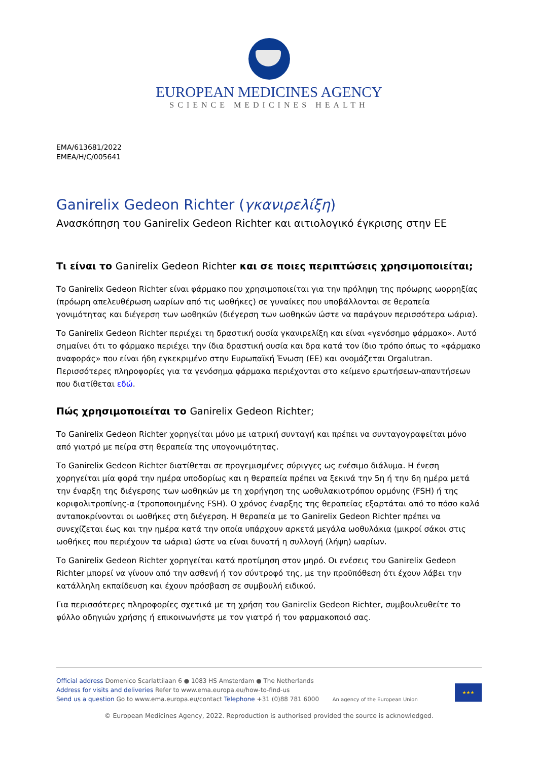EUROPEAN MEDICINES AGENCY
SCIENCE MEDICINES HEALTH
EMA/613681/2022
EMEA/H/C/005641
Ganirelix Gedeon Richter (γκανιρελίξη)
Ανασκόπηση του Ganirelix Gedeon Richter και αιτιολογικό έγκρισης στην ΕΕ
Τι είναι το Ganirelix Gedeon Richter και σε ποιες περιπτώσεις χρησιμοποιείται;
Το Ganirelix Gedeon Richter είναι φάρμακο που χρησιμοποιείται για την πρόληψη της πρόωρης ωορρηξίας (πρόωρη απελευθέρωση ωαρίων από τις ωοθήκες) σε γυναίκες που υποβάλλονται σε θεραπεία γονιμότητας και διέγερση των ωοθηκών (διέγερση των ωοθηκών ώστε να παράγουν περισσότερα ωάρια).
Το Ganirelix Gedeon Richter περιέχει τη δραστική ουσία γκανιρελίξη και είναι «γενόσημο φάρμακο». Αυτό σημαίνει ότι το φάρμακο περιέχει την ίδια δραστική ουσία και δρα κατά τον ίδιο τρόπο όπως το «φάρμακο αναφοράς» που είναι ήδη εγκεκριμένο στην Ευρωπαϊκή Ένωση (ΕΕ) και ονομάζεται Orgalutran. Περισσότερες πληροφορίες για τα γενόσημα φάρμακα περιέχονται στο κείμενο ερωτήσεων-απαντήσεων που διατίθεται εδώ.
Πώς χρησιμοποιείται το Ganirelix Gedeon Richter;
Το Ganirelix Gedeon Richter χορηγείται μόνο με ιατρική συνταγή και πρέπει να συνταγογραφείται μόνο από γιατρό με πείρα στη θεραπεία της υπογονιμότητας.
Το Ganirelix Gedeon Richter διατίθεται σε προγεμισμένες σύριγγες ως ενέσιμο διάλυμα. Η ένεση χορηγείται μία φορά την ημέρα υποδορίως και η θεραπεία πρέπει να ξεκινά την 5η ή την 6η ημέρα μετά την έναρξη της διέγερσης των ωοθηκών με τη χορήγηση της ωοθυλακιοτρόπου ορμόνης (FSH) ή της κοριφολιτροπίνης-α (τροποποιημένης FSH). Ο χρόνος έναρξης της θεραπείας εξαρτάται από το πόσο καλά ανταποκρίνονται οι ωοθήκες στη διέγερση. Η θεραπεία με το Ganirelix Gedeon Richter πρέπει να συνεχίζεται έως και την ημέρα κατά την οποία υπάρχουν αρκετά μεγάλα ωοθυλάκια (μικροί σάκοι στις ωοθήκες που περιέχουν τα ωάρια) ώστε να είναι δυνατή η συλλογή (λήψη) ωαρίων.
Το Ganirelix Gedeon Richter χορηγείται κατά προτίμηση στον μηρό. Οι ενέσεις του Ganirelix Gedeon Richter μπορεί να γίνουν από την ασθενή ή τον σύντροφό της, με την προϋπόθεση ότι έχουν λάβει την κατάλληλη εκπαίδευση και έχουν πρόσβαση σε συμβουλή ειδικού.
Για περισσότερες πληροφορίες σχετικά με τη χρήση του Ganirelix Gedeon Richter, συμβουλευθείτε το φύλλο οδηγιών χρήσης ή επικοινωνήστε με τον γιατρό ή τον φαρμακοποιό σας.
Official address Domenico Scarlattilaan 6 ● 1083 HS Amsterdam ● The Netherlands
Address for visits and deliveries Refer to www.ema.europa.eu/how-to-find-us
Send us a question Go to www.ema.europa.eu/contact Telephone +31 (0)88 781 6000 An agency of the European Union
★★★
© European Medicines Agency, 2022. Reproduction is authorised provided the source is acknowledged.